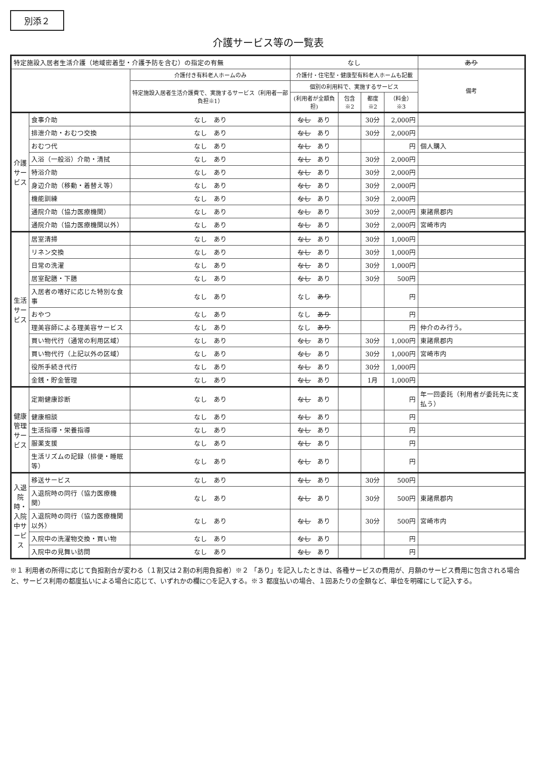別添２
介護サービス等の一覧表
| 特定施設入居者生活介護（地域密着型・介護予防を含む）の指定の有無 | | | なし | | | | あり |
| | | 介護付き有料老人ホームのみ | 介護付・住宅型・健康型有料老人ホームも記載 | | | | 備考 |
| | | 特定施設入居者生活介護費で、実施するサービス（利用者一部負担※1） | 個別の利用料で、実施するサービス | | | | |
| | | | (利用者が全額負担) | 包含※2 | 都度※2 | （料金）※3 | |
| 介護サービス | 食事介助 | なし あり | なし あり | | 30分 | 2,000円 | |
| | 排泄介助・おむつ交換 | なし あり | なし あり | | 30分 | 2,000円 | |
| | おむつ代 | なし あり | なし あり | | | 円 | 個人購入 |
| | 入浴（一般浴）介助・清拭 | なし あり | なし あり | | 30分 | 2,000円 | |
| | 特浴介助 | なし あり | なし あり | | 30分 | 2,000円 | |
| | 身辺介助（移動・着替え等） | なし あり | なし あり | | 30分 | 2,000円 | |
| | 機能訓練 | なし あり | なし あり | | 30分 | 2,000円 | |
| | 通院介助（協力医療機関） | なし あり | なし あり | | 30分 | 2,000円 | 東諸県郡内 |
| | 通院介助（協力医療機関以外） | なし あり | なし あり | | 30分 | 2,000円 | 宮崎市内 |
| 生活サービス | 居室清掃 | なし あり | なし あり | | 30分 | 1,000円 | |
| | リネン交換 | なし あり | なし あり | | 30分 | 1,000円 | |
| | 日常の洗濯 | なし あり | なし あり | | 30分 | 1,000円 | |
| | 居室配膳・下膳 | なし あり | なし あり | | 30分 | 500円 | |
| | 入居者の嗜好に応じた特別な食事 | なし あり | なし あり | | | 円 | |
| | おやつ | なし あり | なし あり | | | 円 | |
| | 理美容師による理美容サービス | なし あり | なし あり | | | 円 | 仲介のみ行う。 |
| | 買い物代行（通常の利用区域） | なし あり | なし あり | | 30分 | 1,000円 | 東諸県郡内 |
| | 買い物代行（上記以外の区域） | なし あり | なし あり | | 30分 | 1,000円 | 宮崎市内 |
| | 役所手続き代行 | なし あり | なし あり | | 30分 | 1,000円 | |
| | 金銭・貯金管理 | なし あり | なし あり | | 1月 | 1,000円 | |
| 健康管理サービス | 定期健康診断 | なし あり | なし あり | | | 円 | 年一回委託（利用者が委託先に支払う） |
| | 健康相談 | なし あり | なし あり | | | 円 | |
| | 生活指導・栄養指導 | なし あり | なし あり | | | 円 | |
| | 服薬支援 | なし あり | なし あり | | | 円 | |
| | 生活リズムの記録（排便・睡眠等） | なし あり | なし あり | | | 円 | |
| 入退院時・入院中サービス | 移送サービス | なし あり | なし あり | | 30分 | 500円 | |
| | 入退院時の同行（協力医療機関） | なし あり | なし あり | | 30分 | 500円 | 東諸県郡内 |
| | 入退院時の同行（協力医療機関以外） | なし あり | なし あり | | 30分 | 500円 | 宮崎市内 |
| | 入院中の洗濯物交換・買い物 | なし あり | なし あり | | | 円 | |
| | 入院中の見舞い訪問 | なし あり | なし あり | | | 円 | |
※１ 利用者の所得に応じて負担割合が変わる（１割又は２割の利用負担者）※２ 「あり」を記入したときは、各種サービスの費用が、月額のサービス費用に包含される場合と、サービス利用の都度払いによる場合に応じて、いずれかの欄に○を記入する。※３ 都度払いの場合、１回あたりの金額など、単位を明確にして記入する。